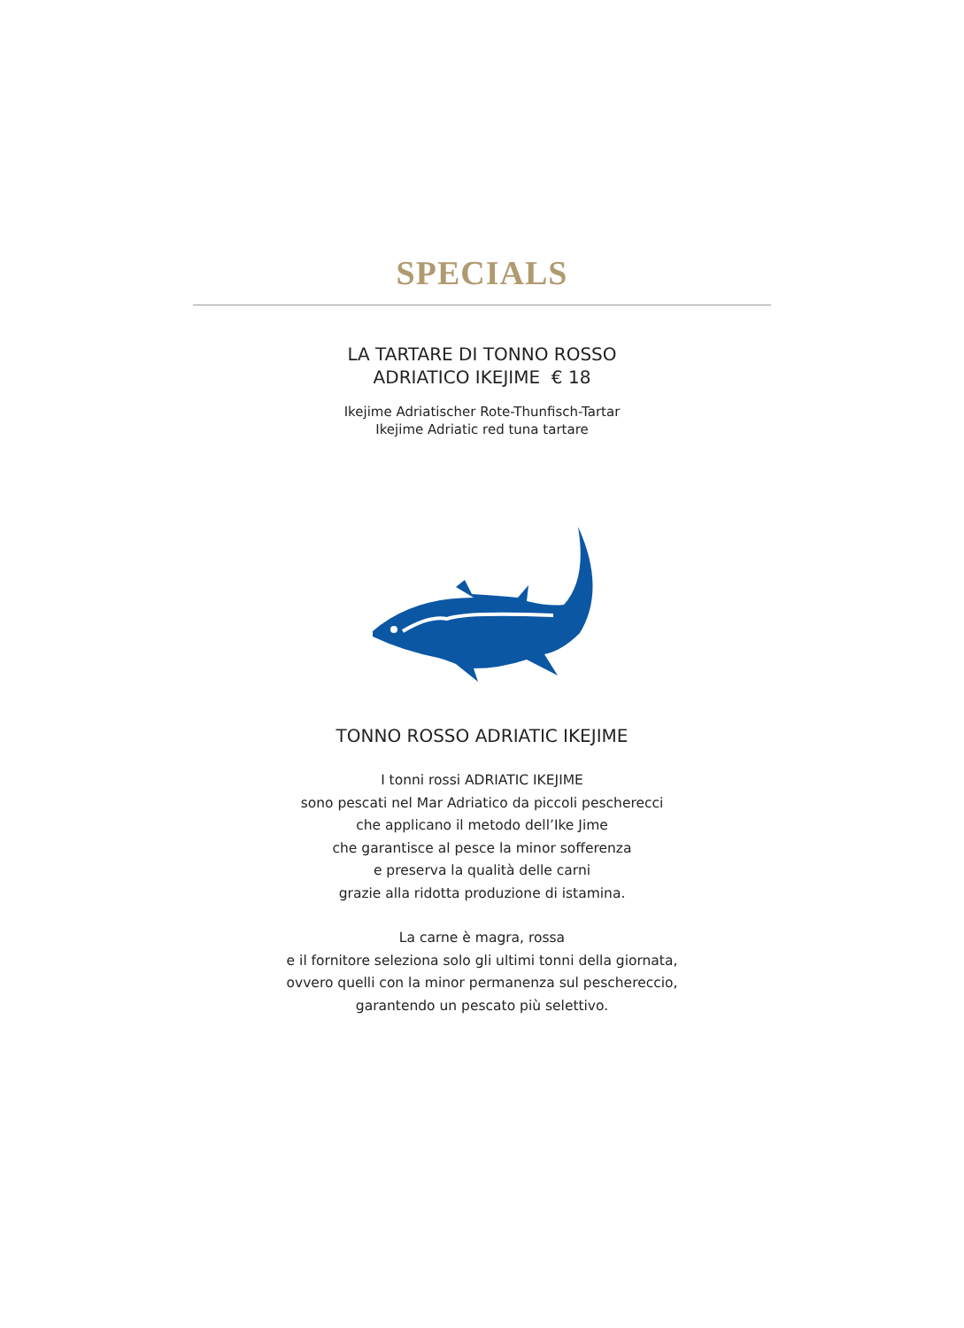SPECIALS
LA TARTARE DI TONNO ROSSO
ADRIATICO IKEJIME € 18
Ikejime Adriatischer Rote-Thunfisch-Tartar
Ikejime Adriatic red tuna tartare
TONNO ROSSO ADRIATIC IKEJIME
I tonni rossi ADRIATIC IKEJIME
sono pescati nel Mar Adriatico da piccoli pescherecci
che applicano il metodo dell’Ike Jime
che garantisce al pesce la minor sofferenza
e preserva la qualità delle carni
grazie alla ridotta produzione di istamina.
La carne è magra, rossa
e il fornitore seleziona solo gli ultimi tonni della giornata,
ovvero quelli con la minor permanenza sul peschereccio,
garantendo un pescato più selettivo.